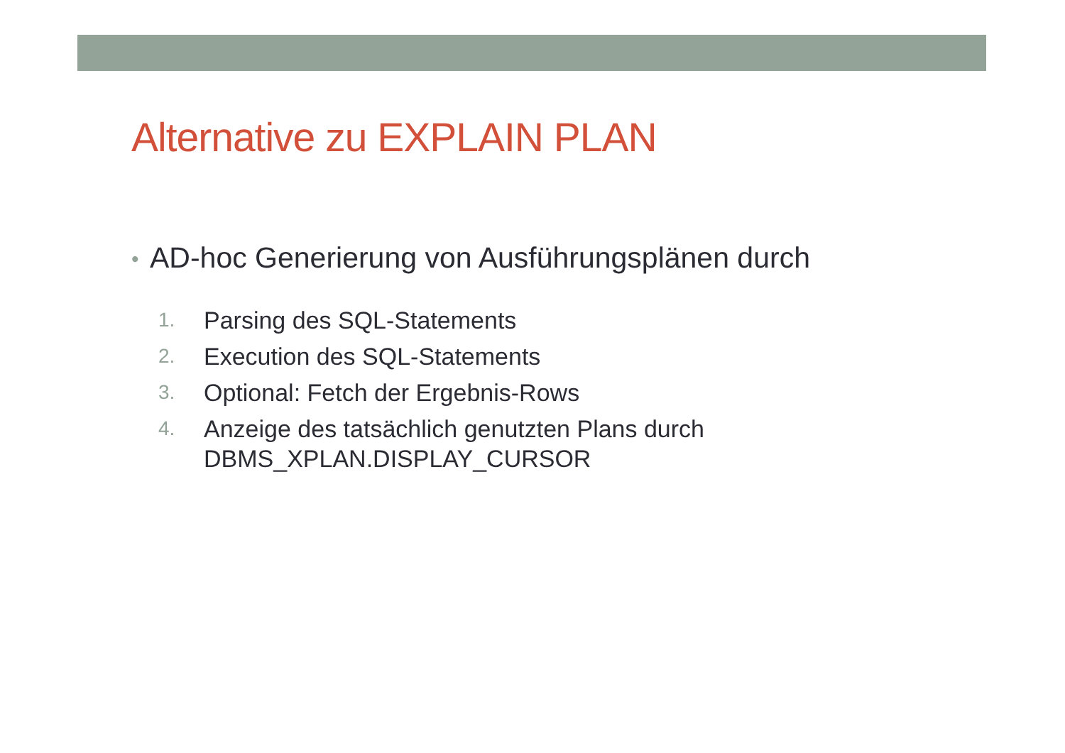Alternative zu EXPLAIN PLAN
• AD-hoc Generierung von Ausführungsplänen durch
1. Parsing des SQL-Statements
2. Execution des SQL-Statements
3. Optional: Fetch der Ergebnis-Rows
4. Anzeige des tatsächlich genutzten Plans durch DBMS_XPLAN.DISPLAY_CURSOR